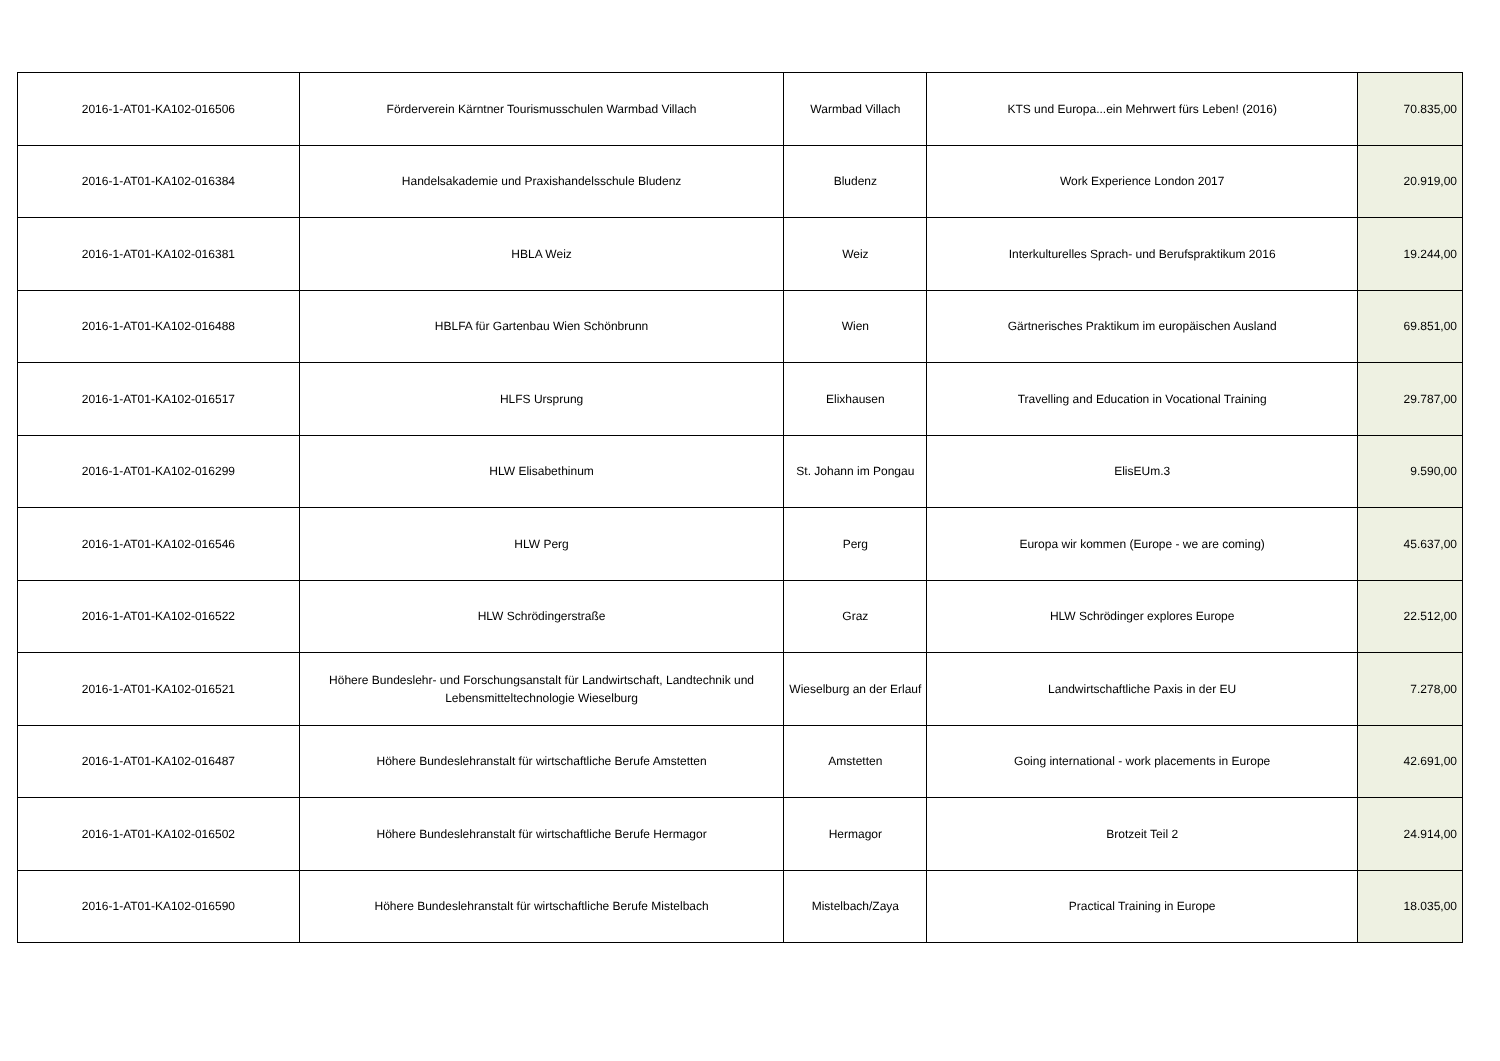| 2016-1-AT01-KA102-016506 | Förderverein Kärntner Tourismusschulen Warmbad Villach | Warmbad Villach | KTS und Europa...ein Mehrwert fürs Leben! (2016) | 70.835,00 |
| 2016-1-AT01-KA102-016384 | Handelsakademie und Praxishandelsschule Bludenz | Bludenz | Work Experience London 2017 | 20.919,00 |
| 2016-1-AT01-KA102-016381 | HBLA Weiz | Weiz | Interkulturelles Sprach- und Berufspraktikum 2016 | 19.244,00 |
| 2016-1-AT01-KA102-016488 | HBLFA für Gartenbau Wien Schönbrunn | Wien | Gärtnerisches Praktikum im europäischen Ausland | 69.851,00 |
| 2016-1-AT01-KA102-016517 | HLFS Ursprung | Elixhausen | Travelling and Education in Vocational Training | 29.787,00 |
| 2016-1-AT01-KA102-016299 | HLW Elisabethinum | St. Johann im Pongau | ElisEUm.3 | 9.590,00 |
| 2016-1-AT01-KA102-016546 | HLW Perg | Perg | Europa wir kommen (Europe - we are coming) | 45.637,00 |
| 2016-1-AT01-KA102-016522 | HLW Schrödingerstraße | Graz | HLW Schrödinger explores Europe | 22.512,00 |
| 2016-1-AT01-KA102-016521 | Höhere Bundeslehr- und Forschungsanstalt für Landwirtschaft, Landtechnik und Lebensmitteltechnologie Wieselburg | Wieselburg an der Erlauf | Landwirtschaftliche Paxis in der EU | 7.278,00 |
| 2016-1-AT01-KA102-016487 | Höhere Bundeslehranstalt für wirtschaftliche Berufe Amstetten | Amstetten | Going international - work placements in Europe | 42.691,00 |
| 2016-1-AT01-KA102-016502 | Höhere Bundeslehranstalt für wirtschaftliche Berufe Hermagor | Hermagor | Brotzeit Teil 2 | 24.914,00 |
| 2016-1-AT01-KA102-016590 | Höhere Bundeslehranstalt für wirtschaftliche Berufe Mistelbach | Mistelbach/Zaya | Practical Training in Europe | 18.035,00 |